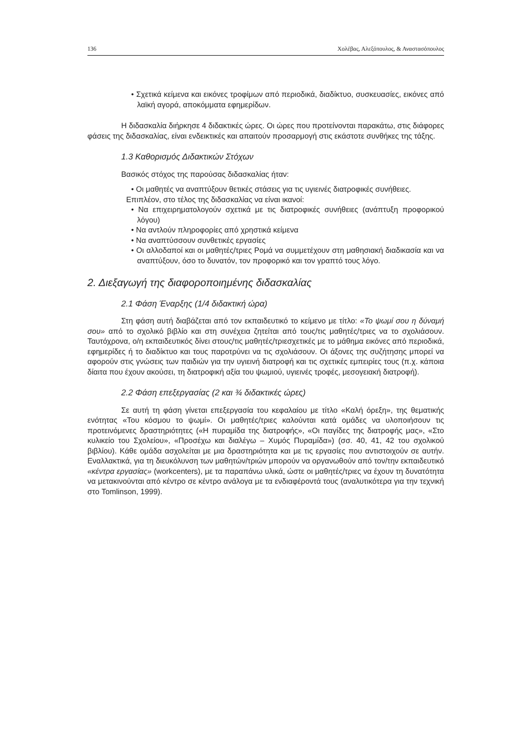136 Χολέβας, Αλεξόπουλος, & Αναστασόπουλος
• Σχετικά κείμενα και εικόνες τροφίμων από περιοδικά, διαδίκτυο, συσκευασίες, εικόνες από λαϊκή αγορά, αποκόμματα εφημερίδων.
Η διδασκαλία διήρκησε 4 διδακτικές ώρες. Οι ώρες που προτείνονται παρακάτω, στις διάφορες φάσεις της διδασκαλίας, είναι ενδεικτικές και απαιτούν προσαρμογή στις εκάστοτε συνθήκες της τάξης.
1.3 Καθορισμός Διδακτικών Στόχων
Βασικός στόχος της παρούσας διδασκαλίας ήταν:
• Οι μαθητές να αναπτύξουν θετικές στάσεις για τις υγιεινές διατροφικές συνήθειες.
Επιπλέον, στο τέλος της διδασκαλίας να είναι ικανοί:
• Να επιχειρηματολογούν σχετικά με τις διατροφικές συνήθειες (ανάπτυξη προφορικού λόγου)
• Να αντλούν πληροφορίες από χρηστικά κείμενα
• Να αναπτύσσουν συνθετικές εργασίες
• Οι αλλοδαποί και οι μαθητές/τριες Ρομά να συμμετέχουν στη μαθησιακή διαδικασία και να αναπτύξουν, όσο το δυνατόν, τον προφορικό και τον γραπτό τους λόγο.
2. Διεξαγωγή της διαφοροποιημένης διδασκαλίας
2.1 Φάση Έναρξης (1/4 διδακτική ώρα)
Στη φάση αυτή διαβάζεται από τον εκπαιδευτικό το κείμενο με τίτλο: «Το ψωμί σου η δύναμή σου» από το σχολικό βιβλίο και στη συνέχεια ζητείται από τους/τις μαθητές/τριες να το σχολιάσουν. Ταυτόχρονα, ο/η εκπαιδευτικός δίνει στους/τις μαθητές/τριεσχετικές με το μάθημα εικόνες από περιοδικά, εφημερίδες ή το διαδίκτυο και τους παροτρύνει να τις σχολιάσουν. Οι άξονες της συζήτησης μπορεί να αφορούν στις γνώσεις των παιδιών για την υγιεινή διατροφή και τις σχετικές εμπειρίες τους (π.χ. κάποια δίαιτα που έχουν ακούσει, τη διατροφική αξία του ψωμιού, υγιεινές τροφές, μεσογειακή διατροφή).
2.2 Φάση επεξεργασίας (2 και ¾ διδακτικές ώρες)
Σε αυτή τη φάση γίνεται επεξεργασία του κεφαλαίου με τίτλο «Καλή όρεξη», της θεματικής ενότητας «Του κόσμου το ψωμί». Οι μαθητές/τριες καλούνται κατά ομάδες να υλοποιήσουν τις προτεινόμενες δραστηριότητες («Η πυραμίδα της διατροφής», «Οι παγίδες της διατροφής μας», «Στο κυλικείο του Σχολείου», «Προσέχω και διαλέγω – Χυμός Πυραμίδα») (σσ. 40, 41, 42 του σχολικού βιβλίου). Κάθε ομάδα ασχολείται με μια δραστηριότητα και με τις εργασίες που αντιστοιχούν σε αυτήν. Εναλλακτικά, για τη διευκόλυνση των μαθητών/τριών μπορούν να οργανωθούν από τον/την εκπαιδευτικό «κέντρα εργασίας» (workcenters), με τα παραπάνω υλικά, ώστε οι μαθητές/τριες να έχουν τη δυνατότητα να μετακινούνται από κέντρο σε κέντρο ανάλογα με τα ενδιαφέροντά τους (αναλυτικότερα για την τεχνική στο Tomlinson, 1999).